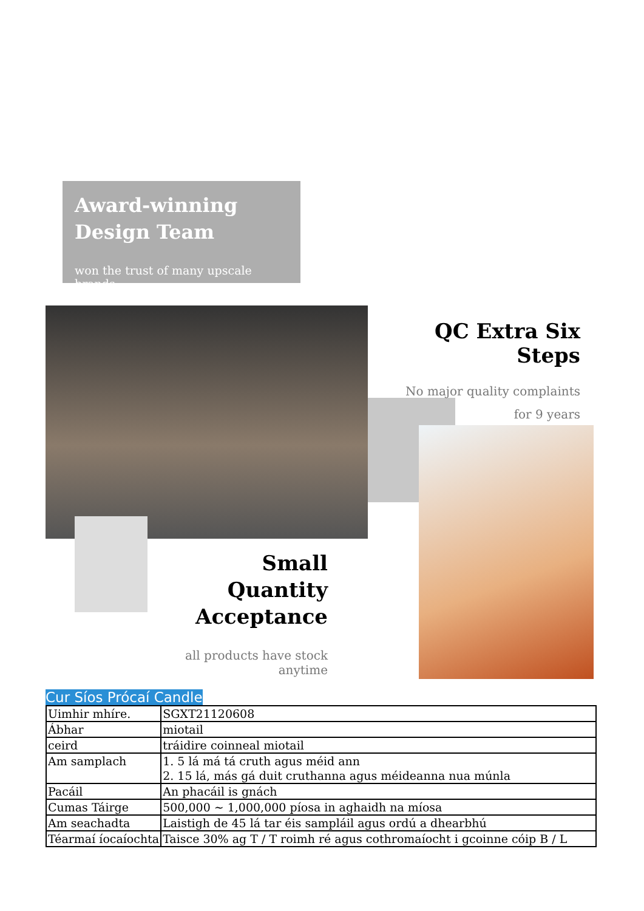Award-winning
Design Team
won the trust of many upscale brands
QC Extra Six Steps
No major quality complaints
for 9 years
Small Quantity
Acceptance
all products have stock anytime
Cur Síos Prócaí Candle
| Uimhir mhíre. | SGXT21120608 |
| Ábhar | miotail |
| ceird | tráidire coinneal miotail |
| Am samplach | 1. 5 lá má tá cruth agus méid ann 2. 15 lá, más gá duit cruthanna agus méideanna nua múnla |
| Pacáil | An phacáil is gnách |
| Cumas Táirge | 500,000 ~ 1,000,000 píosa in aghaidh na míosa |
| Am seachadta | Laistigh de 45 lá tar éis sampláil agus ordú a dhearbhú |
| Téarmaí íocaíochta | Taisce 30% ag T / T roimh ré agus cothromaíocht i gcoinne cóip B / L |